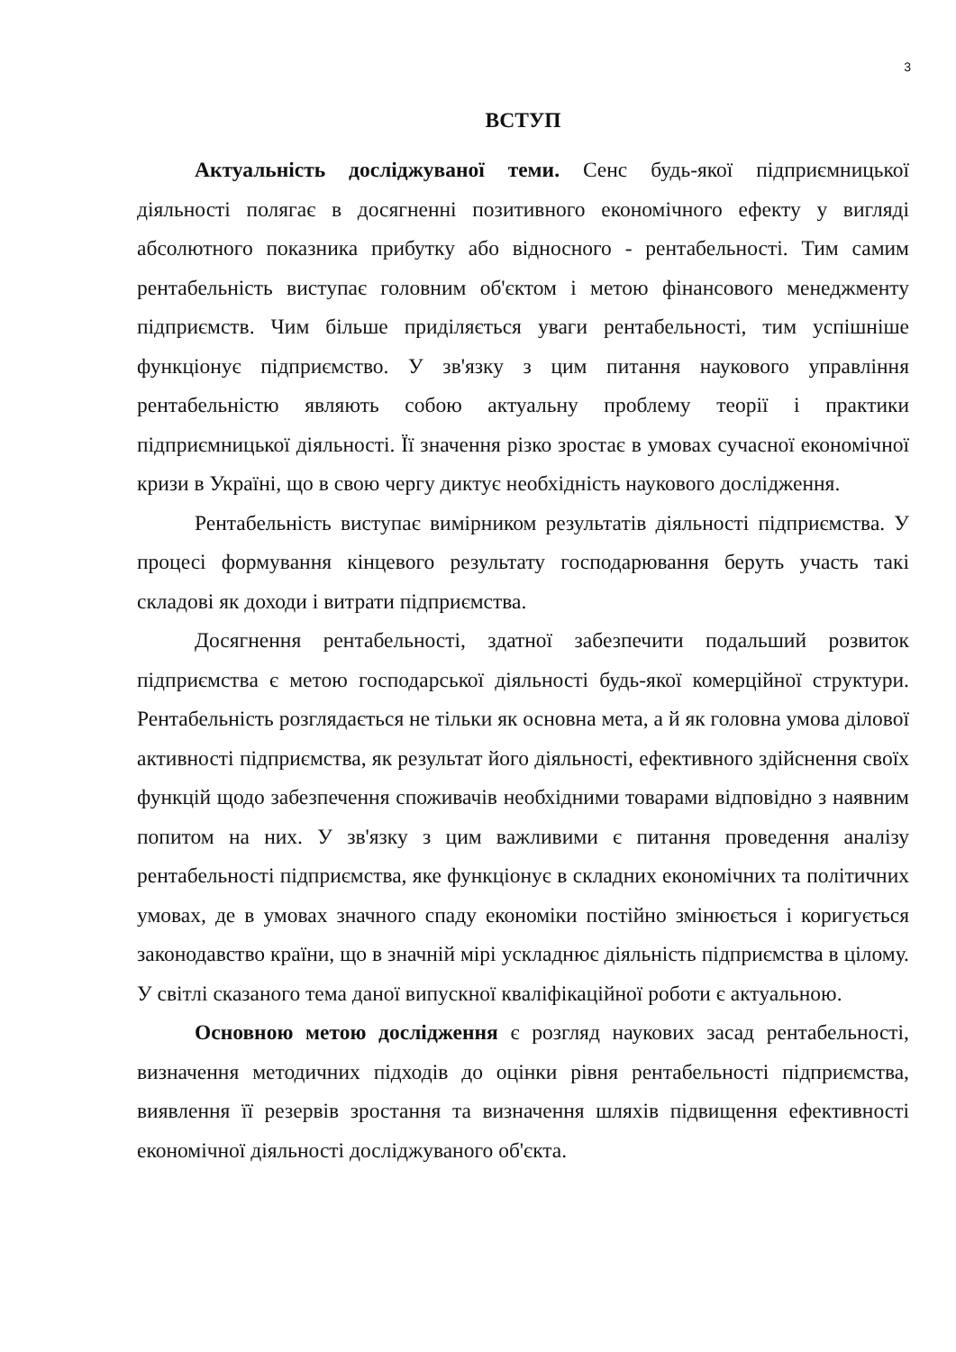3
ВСТУП
Актуальність досліджуваної теми. Сенс будь-якої підприємницької діяльності полягає в досягненні позитивного економічного ефекту у вигляді абсолютного показника прибутку або відносного - рентабельності. Тим самим рентабельність виступає головним об'єктом і метою фінансового менеджменту підприємств. Чим більше приділяється уваги рентабельності, тим успішніше функціонує підприємство. У зв'язку з цим питання наукового управління рентабельністю являють собою актуальну проблему теорії і практики підприємницької діяльності. Її значення різко зростає в умовах сучасної економічної кризи в Україні, що в свою чергу диктує необхідність наукового дослідження.
Рентабельність виступає вимірником результатів діяльності підприємства. У процесі формування кінцевого результату господарювання беруть участь такі складові як доходи і витрати підприємства.
Досягнення рентабельності, здатної забезпечити подальший розвиток підприємства є метою господарської діяльності будь-якої комерційної структури. Рентабельність розглядається не тільки як основна мета, а й як головна умова ділової активності підприємства, як результат його діяльності, ефективного здійснення своїх функцій щодо забезпечення споживачів необхідними товарами відповідно з наявним попитом на них. У зв'язку з цим важливими є питання проведення аналізу рентабельності підприємства, яке функціонує в складних економічних та політичних умовах, де в умовах значного спаду економіки постійно змінюється і коригується законодавство країни, що в значній мірі ускладнює діяльність підприємства в цілому. У світлі сказаного тема даної випускної кваліфікаційної роботи є актуальною.
Основною метою дослідження є розгляд наукових засад рентабельності, визначення методичних підходів до оцінки рівня рентабельності підприємства, виявлення її резервів зростання та визначення шляхів підвищення ефективності економічної діяльності досліджуваного об'єкта.